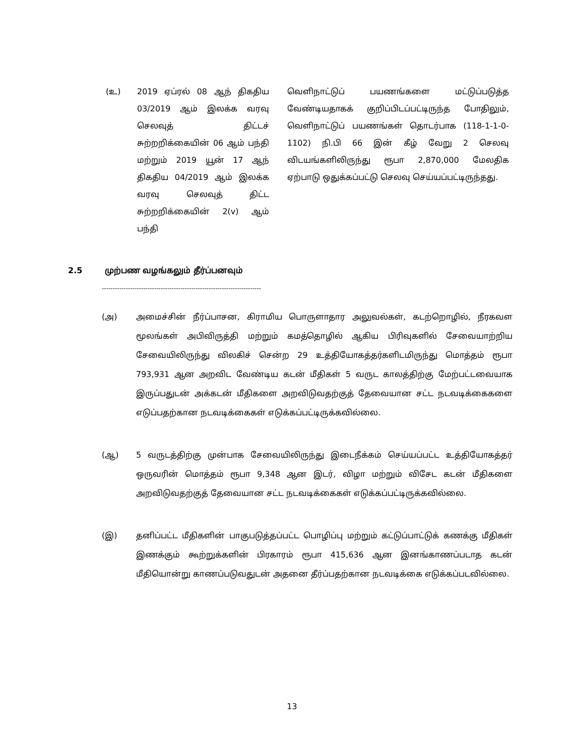(உ) 2019 ஏப்ரல் 08 ஆந் திகதிய 03/2019 ஆம் இலக்க வரவு செலவுத் திட்டச் சுற்றறிக்கையின் 06 ஆம் பந்தி மற்றும் 2019 யூன் 17 ஆந் திகதிய 04/2019 ஆம் இலக்க வரவு செலவுத் திட்ட சுற்றறிக்கையின் 2(v) ஆம் பந்தி
வெளிநாட்டுப் பயணங்களை மட்டுப்படுத்த வேண்டியதாகக் குறிப்பிடப்பட்டிருந்த போதிலும், வெளிநாட்டுப் பயணங்கள் தொடர்பாக (118-1-1-0-1102) நி.பி 66 இன் கீழ் வேறு 2 செலவு விடயங்களிலிருந்து ரூபா 2,870,000 மேலதிக ஏற்பாடு ஒதுக்கப்பட்டு செலவு செய்யப்பட்டிருந்தது.
2.5 முற்பண வழங்கலும் தீர்ப்பனவும்
-------------------------------------------------------------------------
(அ) அமைச்சின் நீர்ப்பாசன, கிராமிய பொருளாதார அலுவல்கள், கடற்றொழில், நீரகவள மூலங்கள் அபிவிருத்தி மற்றும் கமத்தொழில் ஆகிய பிரிவுகளில் சேவையாற்றிய சேவையிலிருந்து விலகிச் சென்ற 29 உத்தியோகத்தர்களிடமிருந்து மொத்தம் ரூபா 793,931 ஆன அறவிட வேண்டிய கடன் மீதிகள் 5 வருட காலத்திற்கு மேற்பட்டவையாக இருப்பதுடன் அக்கடன் மீதிகளை அறவிடுவதற்குத் தேவையான சட்ட நடவடிக்கைகளை எடுப்பதற்கான நடவடிக்கைகள் எடுக்கப்பட்டிருக்கவில்லை.
(ஆ) 5 வருடத்திற்கு முன்பாக சேவையிலிருந்து இடைநீக்கம் செய்யப்பட்ட உத்தியோகத்தர் ஒருவரின் மொத்தம் ரூபா 9,348 ஆன இடர், விழா மற்றும் விசேட கடன் மீதிகளை அறவிடுவதற்குத் தேவையான சட்ட நடவடிக்கைகள் எடுக்கப்பட்டிருக்கவில்லை.
(இ) தனிப்பட்ட மீதிகளின் பாகுபடுத்தப்பட்ட பொழிப்பு மற்றும் கட்டுப்பாட்டுக் கணக்கு மீதிகள் இணக்கும் கூற்றுக்களின் பிரகாரம் ரூபா 415,636 ஆன இனங்காணப்படாத கடன் மீதியொன்று காணப்படுவதுடன் அதனை தீர்ப்பதற்கான நடவடிக்கை எடுக்கப்படவில்லை.
13